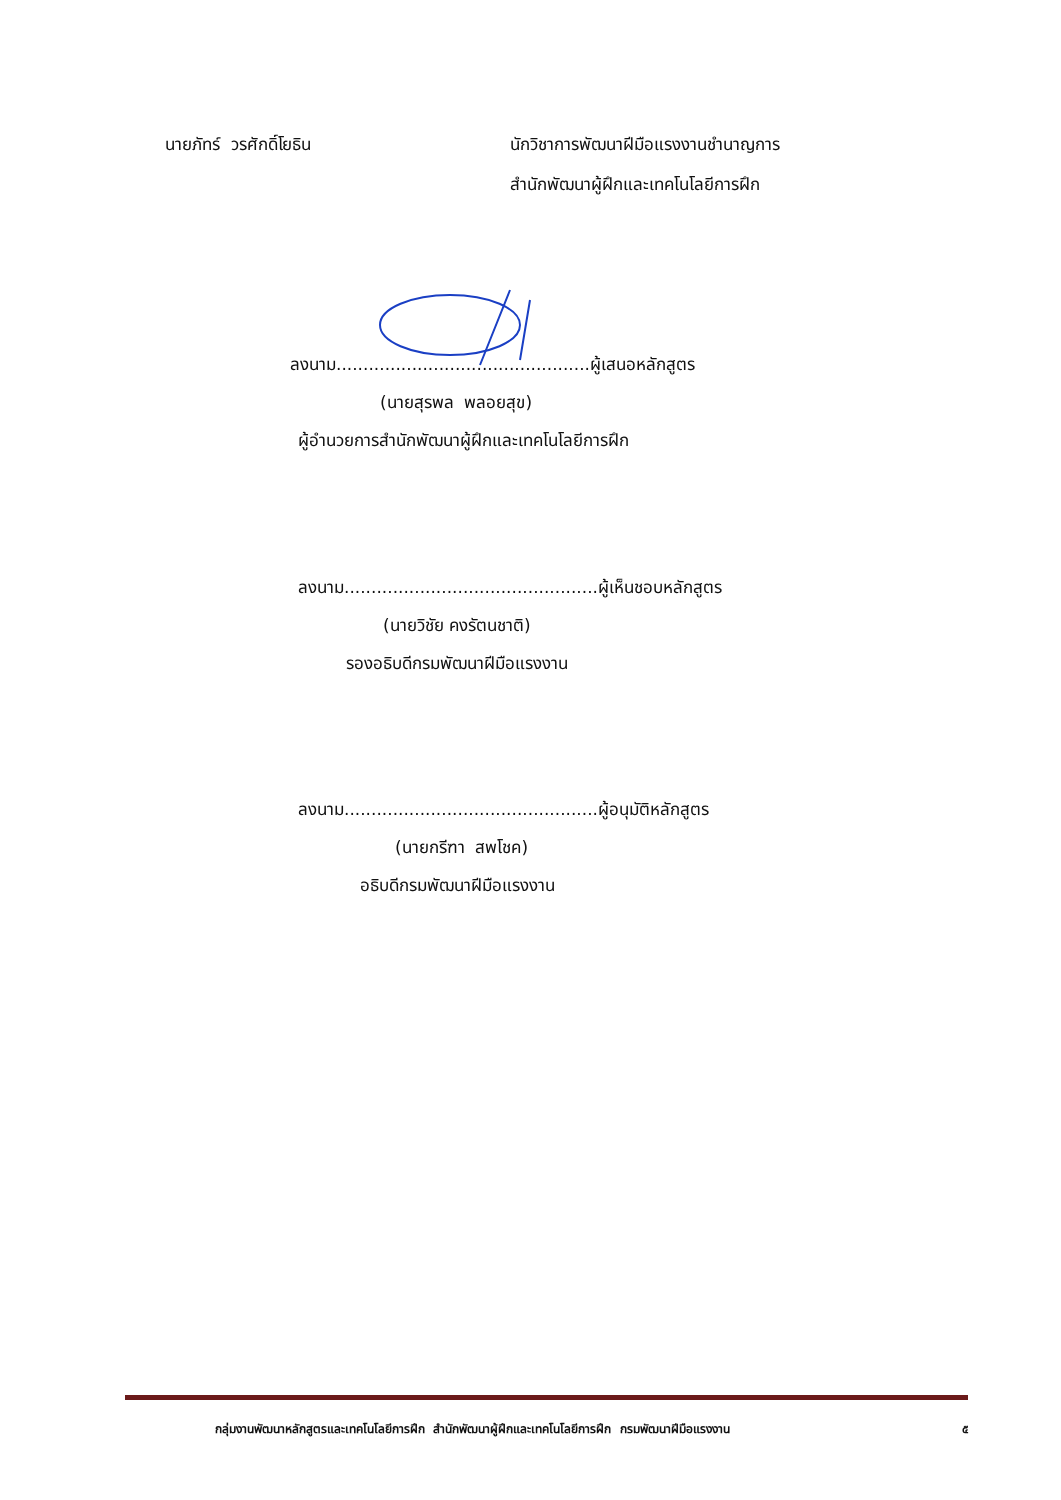นายภัทร์ วรศักดิ์โยธิน นักวิชาการพัฒนาฝีมือแรงงานชำนาญการ
สำนักพัฒนาผู้ฝึกและเทคโนโลยีการฝึก
ลงนาม...............................................ผู้เสนอหลักสูตร
(นายสุรพล พลอยสุข)
ผู้อำนวยการสำนักพัฒนาผู้ฝึกและเทคโนโลยีการฝึก
ลงนาม...............................................ผู้เห็นชอบหลักสูตร
(นายวิชัย คงรัตนชาติ)
รองอธิบดีกรมพัฒนาฝีมือแรงงาน
ลงนาม...............................................ผู้อนุมัติหลักสูตร
(นายกรีฑา สพโชค)
อธิบดีกรมพัฒนาฝีมือแรงงาน
กลุ่มงานพัฒนาหลักสูตรและเทคโนโลยีการฝึก สำนักพัฒนาผู้ฝึกและเทคโนโลยีการฝึก กรมพัฒนาฝีมือแรงงาน ๕